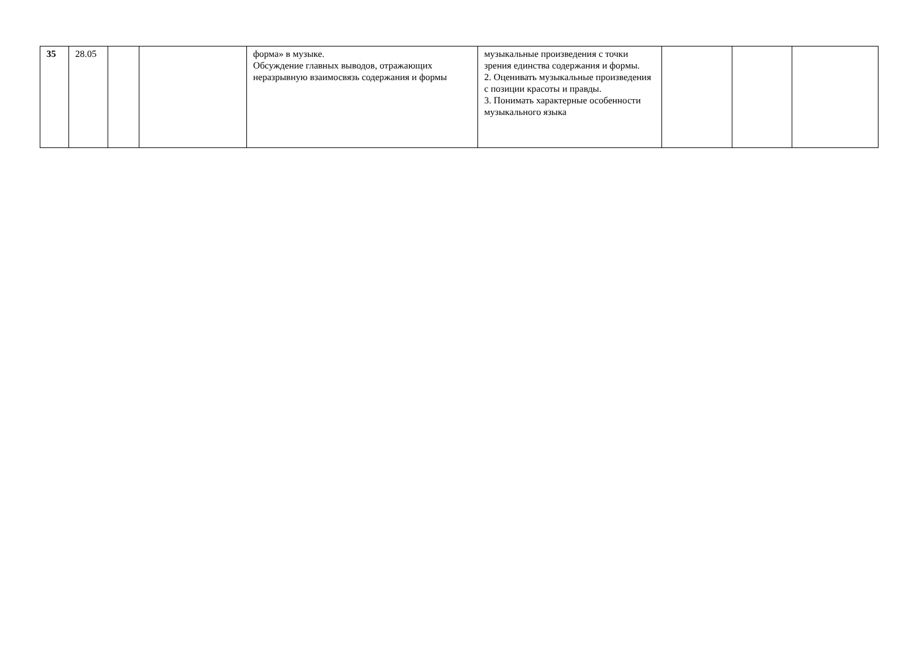| 35 | 28.05 | | | форма» в музыке. Обсуждение главных выводов, отражающих неразрывную взаимосвязь содержания и формы | музыкальные произведения с точки зрения единства содержания и формы. 2. Оценивать музыкальные произведения с позиции красоты и правды. 3. Понимать характерные особенности музыкального языка | | | |